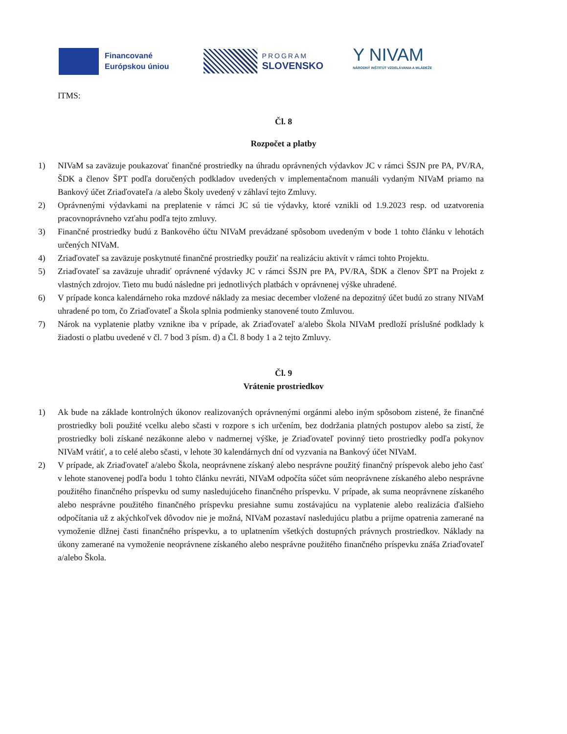Financované
Európskou úniou
PROGRAM
SLOVENSKO
Y NIVAM
NÁRODNÝ INŠTITÚT VZDELÁVANIA A MLÁDEŽE
ITMS:
Čl. 8
Rozpočet a platby
1) NIVaM sa zaväzuje poukazovať finančné prostriedky na úhradu oprávnených výdavkov JC v rámci ŠSJN pre PA, PV/RA, ŠDK a členov ŠPT podľa doručených podkladov uvedených v implementačnom manuáli vydaným NIVaM priamo na Bankový účet Zriaďovateľa /a alebo Školy uvedený v záhlaví tejto Zmluvy.
2) Oprávnenými výdavkami na preplatenie v rámci JC sú tie výdavky, ktoré vznikli od 1.9.2023 resp. od uzatvorenia pracovnoprávneho vzťahu podľa tejto zmluvy.
3) Finančné prostriedky budú z Bankového účtu NIVaM prevádzané spôsobom uvedeným v bode 1 tohto článku v lehotách určených NIVaM.
4) Zriaďovateľ sa zaväzuje poskytnuté finančné prostriedky použiť na realizáciu aktivít v rámci tohto Projektu.
5) Zriaďovateľ sa zaväzuje uhradiť oprávnené výdavky JC v rámci ŠSJN pre PA, PV/RA, ŠDK a členov ŠPT na Projekt z vlastných zdrojov. Tieto mu budú následne pri jednotlivých platbách v oprávnenej výške uhradené.
6) V prípade konca kalendárneho roka mzdové náklady za mesiac december vložené na depozitný účet budú zo strany NIVaM uhradené po tom, čo Zriaďovateľ a Škola splnia podmienky stanovené touto Zmluvou.
7) Nárok na vyplatenie platby vznikne iba v prípade, ak Zriaďovateľ a/alebo Škola NIVaM predloží príslušné podklady k žiadosti o platbu uvedené v čl. 7 bod 3 písm. d) a Čl. 8 body 1 a 2 tejto Zmluvy.
Čl. 9
Vrátenie prostriedkov
1) Ak bude na základe kontrolných úkonov realizovaných oprávnenými orgánmi alebo iným spôsobom zistené, že finančné prostriedky boli použité vcelku alebo sčasti v rozpore s ich určením, bez dodržania platných postupov alebo sa zistí, že prostriedky boli získané nezákonne alebo v nadmernej výške, je Zriaďovateľ povinný tieto prostriedky podľa pokynov NIVaM vrátiť, a to celé alebo sčasti, v lehote 30 kalendárnych dní od vyzvania na Bankový účet NIVaM.
2) V prípade, ak Zriaďovateľ a/alebo Škola, neoprávnene získaný alebo nesprávne použitý finančný príspevok alebo jeho časť v lehote stanovenej podľa bodu 1 tohto článku nevráti, NIVaM odpočíta súčet súm neoprávnene získaného alebo nesprávne použitého finančného príspevku od sumy nasledujúceho finančného príspevku. V prípade, ak suma neoprávnene získaného alebo nesprávne použitého finančného príspevku presiahne sumu zostávajúcu na vyplatenie alebo realizácia ďalšieho odpočítania už z akýchkoľvek dôvodov nie je možná, NIVaM pozastaví nasledujúcu platbu a prijme opatrenia zamerané na vymoženie dlžnej časti finančného príspevku, a to uplatnením všetkých dostupných právnych prostriedkov. Náklady na úkony zamerané na vymoženie neoprávnene získaného alebo nesprávne použitého finančného príspevku znáša Zriaďovateľ a/alebo Škola.